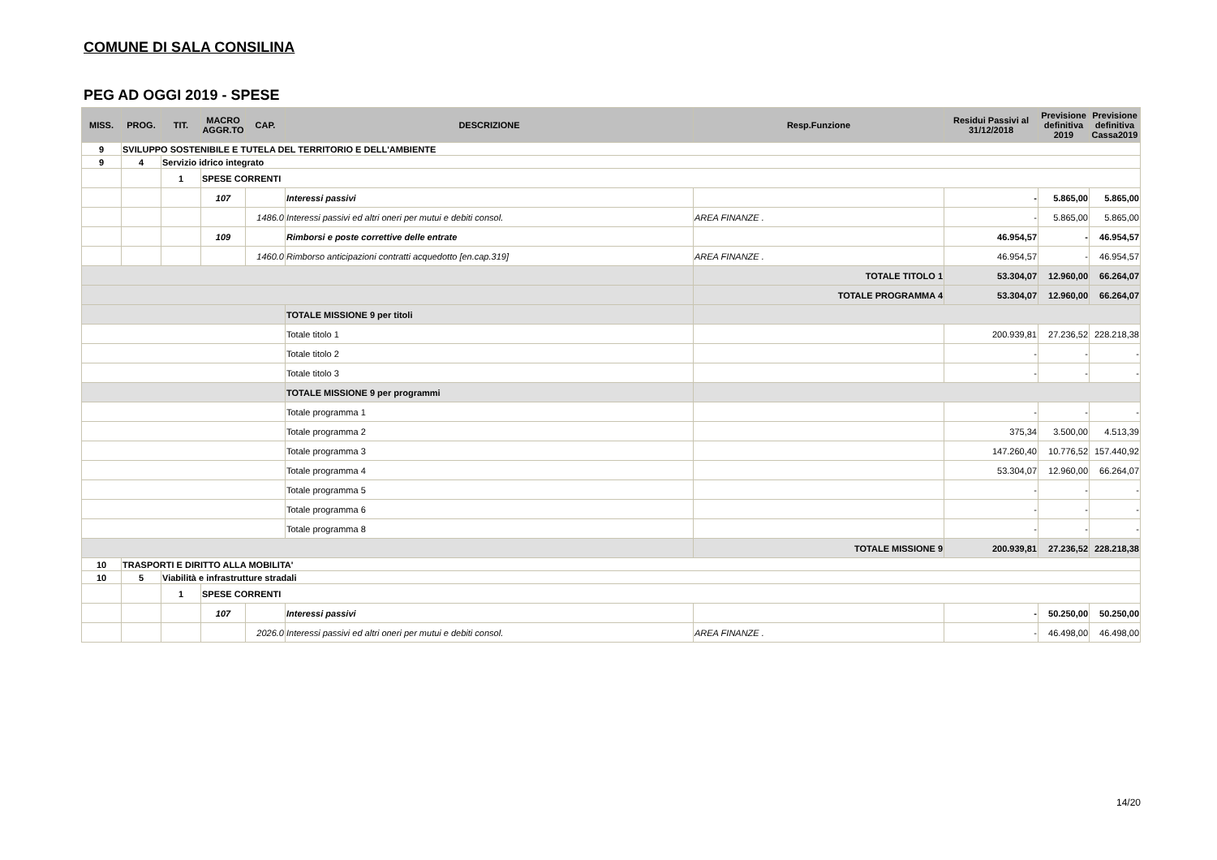COMUNE DI SALA CONSILINA
PEG AD OGGI 2019 - SPESE
| MISS. | PROG. | TIT. | MACRO AGGR.TO | CAP. | DESCRIZIONE | Resp.Funzione | Residui Passivi al 31/12/2018 | Previsione definitiva 2019 | Previsione definitiva Cassa2019 |
| --- | --- | --- | --- | --- | --- | --- | --- | --- | --- |
| 9 | SVILUPPO SOSTENIBILE E TUTELA DEL TERRITORIO E DELL'AMBIENTE | | | | | | | | |
| 9 | 4 | Servizio idrico integrato | | | | | | | |
| | | 1 | SPESE CORRENTI | | | | | | |
| | | | 107 | | Interessi passivi | | - | 5.865,00 | 5.865,00 |
| | | | | 1486.0 | Interessi passivi ed altri oneri per mutui e debiti consol. | AREA FINANZE . | - | 5.865,00 | 5.865,00 |
| | | | 109 | | Rimborsi e poste correttive delle entrate | | 46.954,57 | - | 46.954,57 |
| | | | | 1460.0 | Rimborso anticipazioni contratti acquedotto [en.cap.319] | AREA FINANZE . | 46.954,57 | - | 46.954,57 |
| | | | | | | TOTALE TITOLO 1 | 53.304,07 | 12.960,00 | 66.264,07 |
| | | | | | | TOTALE PROGRAMMA 4 | 53.304,07 | 12.960,00 | 66.264,07 |
| | | | | | TOTALE MISSIONE 9 per titoli | | | | |
| | | | | | Totale titolo 1 | | 200.939,81 | 27.236,52 | 228.218,38 |
| | | | | | Totale titolo 2 | | - | - | - |
| | | | | | Totale titolo 3 | | - | - | - |
| | | | | | TOTALE MISSIONE 9 per programmi | | | | |
| | | | | | Totale programma 1 | | - | - | - |
| | | | | | Totale programma 2 | | 375,34 | 3.500,00 | 4.513,39 |
| | | | | | Totale programma 3 | | 147.260,40 | 10.776,52 | 157.440,92 |
| | | | | | Totale programma 4 | | 53.304,07 | 12.960,00 | 66.264,07 |
| | | | | | Totale programma 5 | | - | - | - |
| | | | | | Totale programma 6 | | - | - | - |
| | | | | | Totale programma 8 | | - | - | - |
| | | | | | | TOTALE MISSIONE 9 | 200.939,81 | 27.236,52 | 228.218,38 |
| 10 | TRASPORTI E DIRITTO ALLA MOBILITA' | | | | | | | | |
| 10 | 5 | Viabilità e infrastrutture stradali | | | | | | | |
| | | 1 | SPESE CORRENTI | | | | | | |
| | | | 107 | | Interessi passivi | | - | 50.250,00 | 50.250,00 |
| | | | | 2026.0 | Interessi passivi ed altri oneri per mutui e debiti consol. | AREA FINANZE . | - | 46.498,00 | 46.498,00 |
14/20